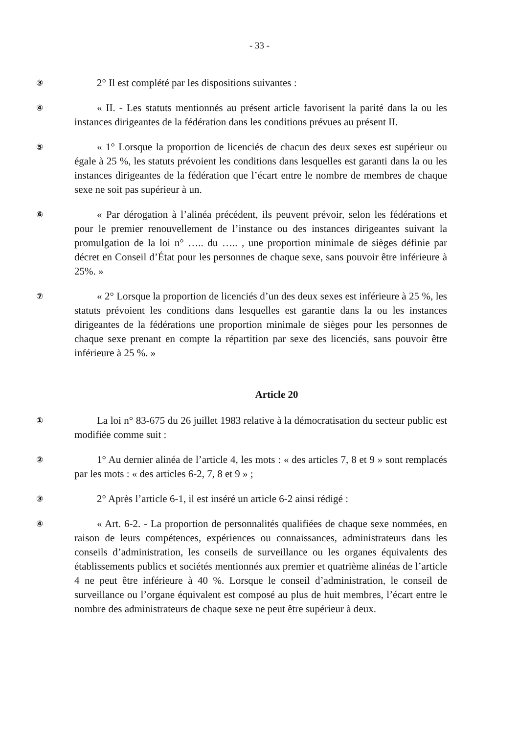- 33 -
③
2° Il est complété par les dispositions suivantes :
④
« II. - Les statuts mentionnés au présent article favorisent la parité dans la ou les instances dirigeantes de la fédération dans les conditions prévues au présent II.
⑤
« 1° Lorsque la proportion de licenciés de chacun des deux sexes est supérieur ou égale à 25 %, les statuts prévoient les conditions dans lesquelles est garanti dans la ou les instances dirigeantes de la fédération que l’écart entre le nombre de membres de chaque sexe ne soit pas supérieur à un.
⑥
« Par dérogation à l’alinéa précédent, ils peuvent prévoir, selon les fédérations et pour le premier renouvellement de l’instance ou des instances dirigeantes suivant la promulgation de la loi n° ….. du ….. , une proportion minimale de sièges définie par décret en Conseil d’État pour les personnes de chaque sexe, sans pouvoir être inférieure à 25%. »
⑦
« 2° Lorsque la proportion de licenciés d’un des deux sexes est inférieure à 25 %, les statuts prévoient les conditions dans lesquelles est garantie dans la ou les instances dirigeantes de la fédérations une proportion minimale de sièges pour les personnes de chaque sexe prenant en compte la répartition par sexe des licenciés, sans pouvoir être inférieure à 25 %. »
Article 20
①
La loi n° 83-675 du 26 juillet 1983 relative à la démocratisation du secteur public est modifiée comme suit :
②
1° Au dernier alinéa de l’article 4, les mots : « des articles 7, 8 et 9 » sont remplacés par les mots : « des articles 6-2, 7, 8 et 9 » ;
③
2° Après l’article 6-1, il est inséré un article 6-2 ainsi rédigé :
④
« Art. 6-2. - La proportion de personnalités qualifiées de chaque sexe nommées, en raison de leurs compétences, expériences ou connaissances, administrateurs dans les conseils d’administration, les conseils de surveillance ou les organes équivalents des établissements publics et sociétés mentionnés aux premier et quatrième alinéas de l’article 4 ne peut être inférieure à 40 %. Lorsque le conseil d’administration, le conseil de surveillance ou l’organe équivalent est composé au plus de huit membres, l’écart entre le nombre des administrateurs de chaque sexe ne peut être supérieur à deux.